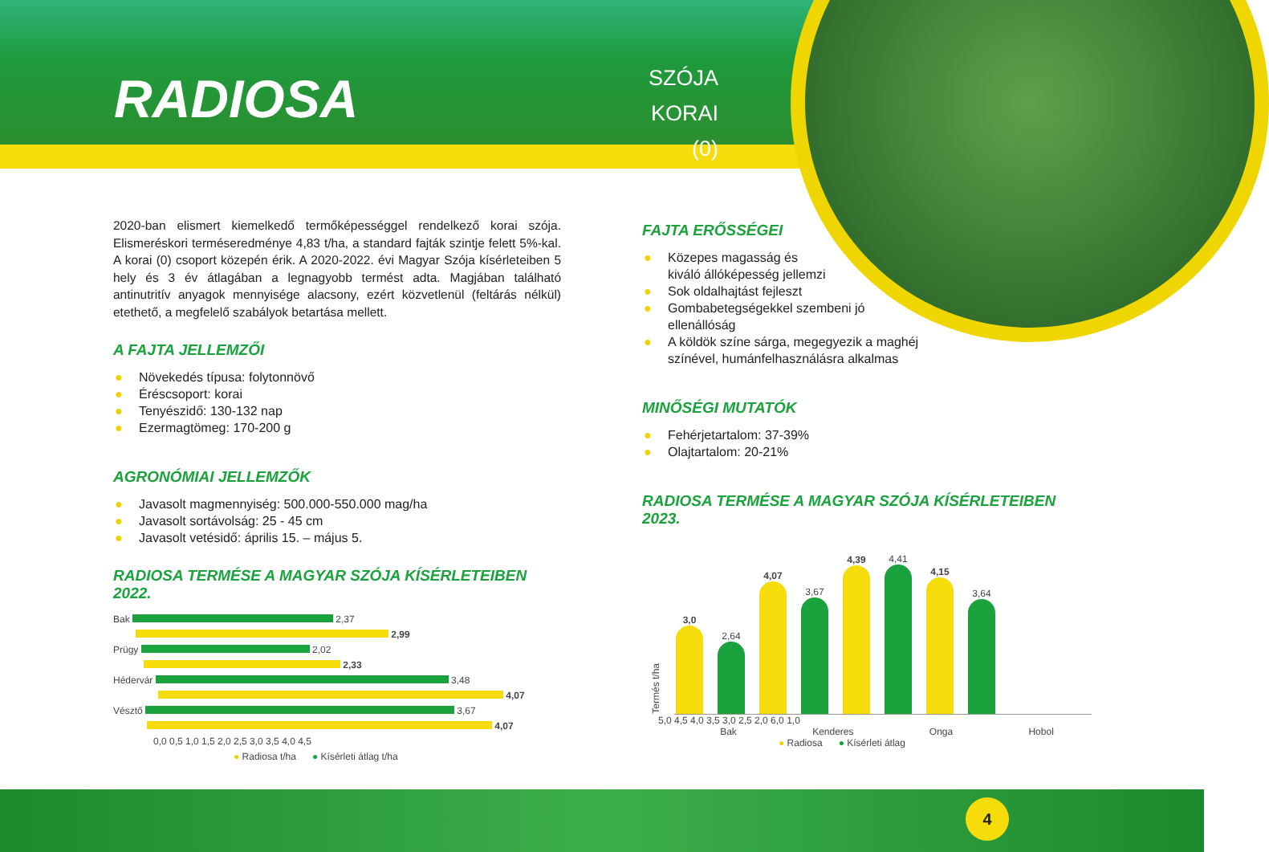RADIOSA
SZÓJA
KORAI (0)
2020-ban elismert kiemelkedő termőképességgel rendelkező korai szója. Elismeréskori terméseredménye 4,83 t/ha, a standard fajták szintje felett 5%-kal. A korai (0) csoport közepén érik. A 2020-2022. évi Magyar Szója kísérleteiben 5 hely és 3 év átlagában a legnagyobb termést adta. Magjában található antinutritív anyagok mennyisége alacsony, ezért közvetlenül (feltárás nélkül) etethető, a megfelelő szabályok betartása mellett.
A FAJTA JELLEMZŐI
● Növekedés típusa: folytonnövő
● Éréscsoport: korai
● Tenyészidő: 130-132 nap
● Ezermagtömeg: 170-200 g
AGRONÓMIAI JELLEMZŐK
● Javasolt magmennyiség: 500.000-550.000 mag/ha
● Javasolt sortávolság: 25 - 45 cm
● Javasolt vetésidő: április 15. – május 5.
RADIOSA TERMÉSE A MAGYAR SZÓJA KÍSÉRLETEIBEN 2022.
Bak 2,37
2,99
Prügy 2,02
2,33
Hédervár 3,48
4,07
Vésztő 3,67
4,07
0,0 0,5 1,0 1,5 2,0 2,5 3,0 3,5 4,0 4,5
● Radiosa t/ha ● Kísérleti átlag t/ha
FAJTA ERŐSSÉGEI
● Közepes magasság és
kiváló állóképesség jellemzi
● Sok oldalhajtást fejleszt
● Gombabetegségekkel szembeni jó
ellenállóság
● A köldök színe sárga, megegyezik a maghéj
színével, humánfelhasználásra alkalmas
MINŐSÉGI MUTATÓK
● Fehérjetartalom: 37-39%
● Olajtartalom: 20-21%
RADIOSA TERMÉSE A MAGYAR SZÓJA KÍSÉRLETEIBEN 2023.
Termés t/ha
3,0
2,64
4,07
3,67
4,39
4,41
4,15
3,64
5,0 4,5 4,0 3,5 3,0 2,5 2,0 6,0 1,0
Bak Kenderes Onga Hobol
● Radiosa ● Kísérleti átlag
4